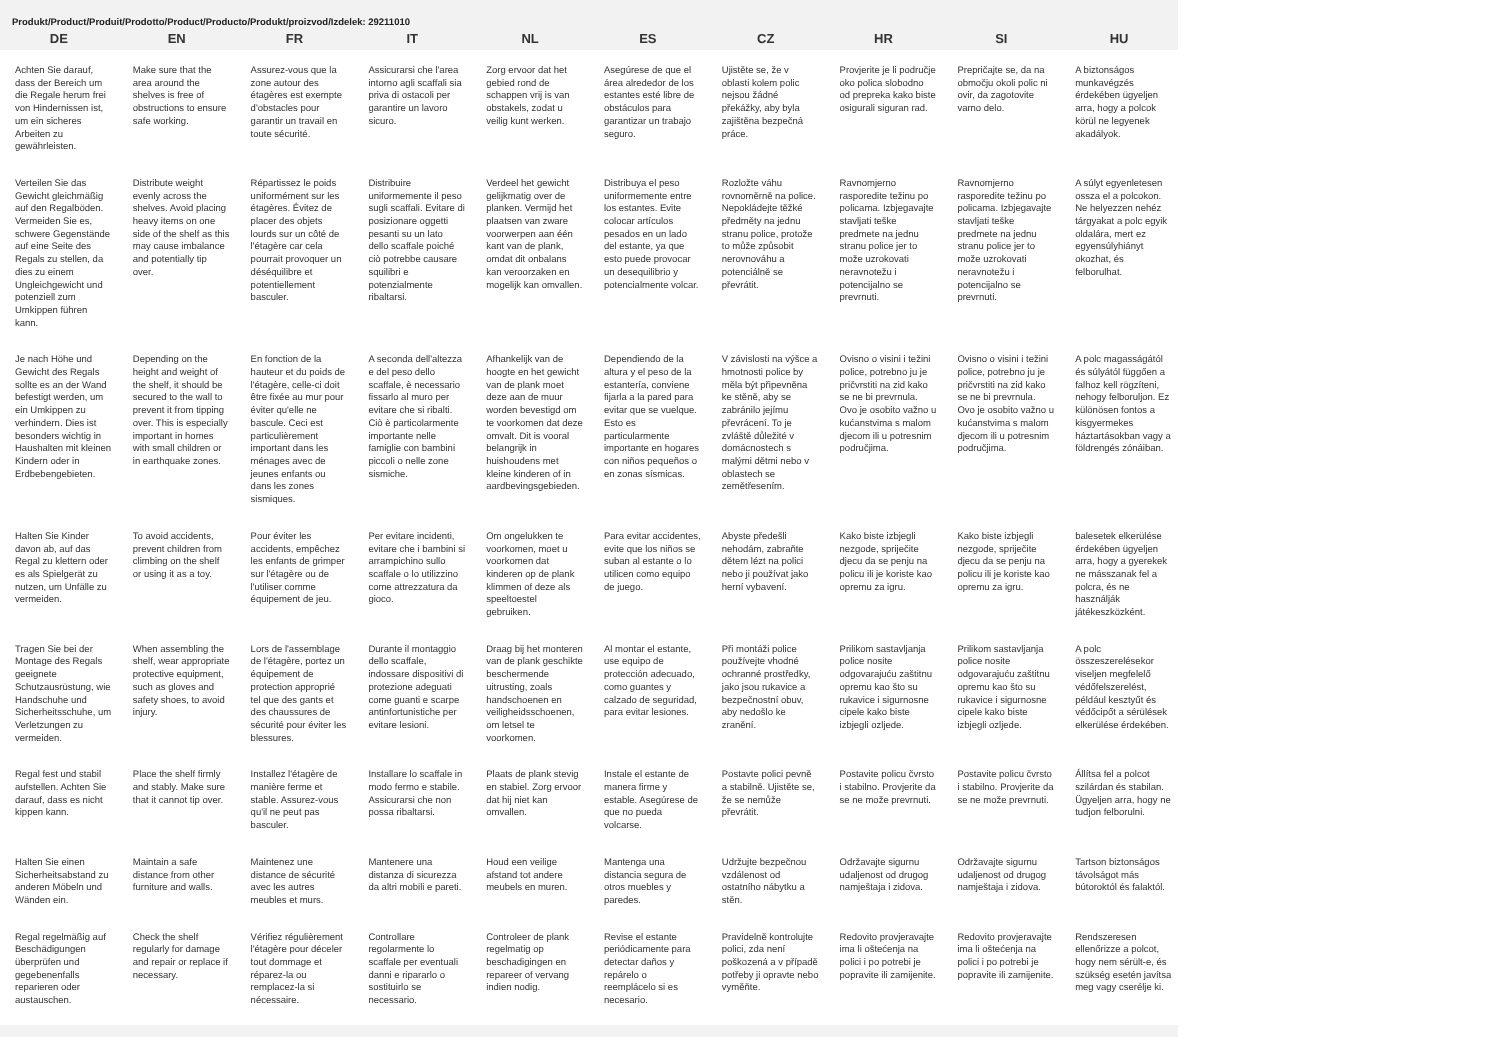Produkt/Product/Produit/Prodotto/Product/Producto/Produkt/proizvod/Izdelek: 29211010
| DE | EN | FR | IT | NL | ES | CZ | HR | SI | HU |
| --- | --- | --- | --- | --- | --- | --- | --- | --- | --- |
| Achten Sie darauf, dass der Bereich um die Regale herum frei von Hindernissen ist, um ein sicheres Arbeiten zu gewährleisten. | Make sure that the area around the shelves is free of obstructions to ensure safe working. | Assurez-vous que la zone autour des étagères est exempte d'obstacles pour garantir un travail en toute sécurité. | Assicurarsi che l'area intorno agli scaffali sia priva di ostacoli per garantire un lavoro sicuro. | Zorg ervoor dat het gebied rond de schappen vrij is van obstakels, zodat u veilig kunt werken. | Asegúrese de que el área alrededor de los estantes esté libre de obstáculos para garantizar un trabajo seguro. | Ujistěte se, že v oblasti kolem polic nejsou žádné překážky, aby byla zajištěna bezpečná práce. | Provjerite je li područje oko polica slobodno od prepreka kako biste osigurali siguran rad. | Prepričajte se, da na območju okoli polic ni ovir, da zagotovite varno delo. | A biztonságos munkavégzés érdekében ügyeljen arra, hogy a polcok körül ne legyenek akadályok. |
| Verteilen Sie das Gewicht gleichmäßig auf den Regalböden. Vermeiden Sie es, schwere Gegenstände auf eine Seite des Regals zu stellen, da dies zu einem Ungleichgewicht und potenziell zum Umkippen führen kann. | Distribute weight evenly across the shelves. Avoid placing heavy items on one side of the shelf as this may cause imbalance and potentially tip over. | Répartissez le poids uniformément sur les étagères. Évitez de placer des objets lourds sur un côté de l'étagère car cela pourrait provoquer un déséquilibre et potentiellement basculer. | Distribuire uniformemente il peso sugli scaffali. Evitare di posizionare oggetti pesanti su un lato dello scaffale poiché ciò potrebbe causare squilibri e potenzialmente ribaltarsi. | Verdeel het gewicht gelijkmatig over de planken. Vermijd het plaatsen van zware voorwerpen aan één kant van de plank, omdat dit onbalans kan veroorzaken en mogelijk kan omvallen. | Distribuya el peso uniformemente entre los estantes. Evite colocar artículos pesados en un lado del estante, ya que esto puede provocar un desequilibrio y potencialmente volcar. | Rozložte váhu rovnoměrně na police. Nepokládejte těžké předměty na jednu stranu police, protože to může způsobit nerovnováhu a potenciálně se převrátit. | Ravnomjerno rasporedite težinu po policama. Izbjegavajte stavljati teške predmete na jednu stranu police jer to može uzrokovati neravnotežu i potencijalno se prevrnuti. | Ravnomjerno rasporedite težinu po policama. Izbjegavajte stavljati teške predmete na jednu stranu police jer to može uzrokovati neravnotežu i potencijalno se prevrnuti. | A súlyt egyenletesen ossza el a polcokon. Ne helyezzen nehéz tárgyakat a polc egyik oldalára, mert ez egyensúlyhiányt okozhat, és felborulhat. |
| Je nach Höhe und Gewicht des Regals sollte es an der Wand befestigt werden, um ein Umkippen zu verhindern. Dies ist besonders wichtig in Haushalten mit kleinen Kindern oder in Erdbebengebieten. | Depending on the height and weight of the shelf, it should be secured to the wall to prevent it from tipping over. This is especially important in homes with small children or in earthquake zones. | En fonction de la hauteur et du poids de l'étagère, celle-ci doit être fixée au mur pour éviter qu'elle ne bascule. Ceci est particulièrement important dans les ménages avec de jeunes enfants ou dans les zones sismiques. | A seconda dell'altezza e del peso dello scaffale, è necessario fissarlo al muro per evitare che si ribalti. Ciò è particolarmente importante nelle famiglie con bambini piccoli o nelle zone sismiche. | Afhankelijk van de hoogte en het gewicht van de plank moet deze aan de muur worden bevestigd om te voorkomen dat deze omvalt. Dit is vooral belangrijk in huishoudens met kleine kinderen of in aardbevingsgebieden. | Dependiendo de la altura y el peso de la estantería, conviene fijarla a la pared para evitar que se vuelque. Esto es particularmente importante en hogares con niños pequeños o en zonas sísmicas. | V závislosti na výšce a hmotnosti police by měla být připevněna ke stěně, aby se zabránilo jejímu převrácení. To je zvláště důležité v domácnostech s malými dětmi nebo v oblastech se zemětřesením. | Ovisno o visini i težini police, potrebno ju je pričvrstiti na zid kako se ne bi prevrnula. Ovo je osobito važno u kućanstvima s malom djecom ili u potresnim područjima. | Ovisno o visini i težini police, potrebno ju je pričvrstiti na zid kako se ne bi prevrnula. Ovo je osobito važno u kućanstvima s malom djecom ili u potresnim područjima. | A polc magasságától és súlyától függően a falhoz kell rögzíteni, nehogy felboruljon. Ez különösen fontos a kisgyermekes háztartásokban vagy a földrengés zónáiban. |
| Halten Sie Kinder davon ab, auf das Regal zu klettern oder es als Spielgerät zu nutzen, um Unfälle zu vermeiden. | To avoid accidents, prevent children from climbing on the shelf or using it as a toy. | Pour éviter les accidents, empêchez les enfants de grimper sur l'étagère ou de l'utiliser comme équipement de jeu. | Per evitare incidenti, evitare che i bambini si arrampichino sullo scaffale o lo utilizzino come attrezzatura da gioco. | Om ongelukken te voorkomen, moet u voorkomen dat kinderen op de plank klimmen of deze als speeltoestel gebruiken. | Para evitar accidentes, evite que los niños se suban al estante o lo utilicen como equipo de juego. | Abyste předešli nehodám, zabraňte dětem lézt na polici nebo ji používat jako herní vybavení. | Kako biste izbjegli nezgode, spriječite djecu da se penju na policu ili je koriste kao opremu za igru. | Kako biste izbjegli nezgode, spriječite djecu da se penju na policu ili je koriste kao opremu za igru. | balesetek elkerülése érdekében ügyeljen arra, hogy a gyerekek ne másszanak fel a polcra, és ne használják játékeszközként. |
| Tragen Sie bei der Montage des Regals geeignete Schutzausrüstung, wie Handschuhe und Sicherheitsschuhe, um Verletzungen zu vermeiden. | When assembling the shelf, wear appropriate protective equipment, such as gloves and safety shoes, to avoid injury. | Lors de l'assemblage de l'étagère, portez un équipement de protection approprié tel que des gants et des chaussures de sécurité pour éviter les blessures. | Durante il montaggio dello scaffale, indossare dispositivi di protezione adeguati come guanti e scarpe antinfortunistiche per evitare lesioni. | Draag bij het monteren van de plank geschikte beschermende uitrusting, zoals handschoenen en veiligheidsschoenen, om letsel te voorkomen. | Al montar el estante, use equipo de protección adecuado, como guantes y calzado de seguridad, para evitar lesiones. | Při montáži police používejte vhodné ochranné prostředky, jako jsou rukavice a bezpečnostní obuv, aby nedošlo ke zranění. | Prilikom sastavljanja police nosite odgovarajuću zaštitnu opremu kao što su rukavice i sigurnosne cipele kako biste izbjegli ozljede. | Prilikom sastavljanja police nosite odgovarajuću zaštitnu opremu kao što su rukavice i sigurnosne cipele kako biste izbjegli ozljede. | A polc összeszerelésekor viseljen megfelelő védőfelszerelést, például kesztyűt és védőcipőt a sérülések elkerülése érdekében. |
| Regal fest und stabil aufstellen. Achten Sie darauf, dass es nicht kippen kann. | Place the shelf firmly and stably. Make sure that it cannot tip over. | Installez l'étagère de manière ferme et stable. Assurez-vous qu'il ne peut pas basculer. | Installare lo scaffale in modo fermo e stabile. Assicurarsi che non possa ribaltarsi. | Plaats de plank stevig en stabiel. Zorg ervoor dat hij niet kan omvallen. | Instale el estante de manera firme y estable. Asegúrese de que no pueda volcarse. | Postavte polici pevně a stabilně. Ujistěte se, že se nemůže převrátit. | Postavite policu čvrsto i stabilno. Provjerite da se ne može prevrnuti. | Postavite policu čvrsto i stabilno. Provjerite da se ne može prevrnuti. | Állítsa fel a polcot szilárdan és stabilan. Ügyeljen arra, hogy ne tudjon felborulni. |
| Halten Sie einen Sicherheitsabstand zu anderen Möbeln und Wänden ein. | Maintain a safe distance from other furniture and walls. | Maintenez une distance de sécurité avec les autres meubles et murs. | Mantenere una distanza di sicurezza da altri mobili e pareti. | Houd een veilige afstand tot andere meubels en muren. | Mantenga una distancia segura de otros muebles y paredes. | Udržujte bezpečnou vzdálenost od ostatního nábytku a stěn. | Održavajte sigurnu udaljenost od drugog namještaja i zidova. | Održavajte sigurnu udaljenost od drugog namještaja i zidova. | Tartson biztonságos távolságot más bútoroktól és falaktól. |
| Regal regelmäßig auf Beschädigungen überprüfen und gegebenenfalls reparieren oder austauschen. | Check the shelf regularly for damage and repair or replace if necessary. | Vérifiez régulièrement l'étagère pour déceler tout dommage et réparez-la ou remplacez-la si nécessaire. | Controllare regolarmente lo scaffale per eventuali danni e ripararlo o sostituirlo se necessario. | Controleer de plank regelmatig op beschadigingen en repareer of vervang indien nodig. | Revise el estante periódicamente para detectar daños y repárelo o reemplácelo si es necesario. | Pravidelně kontrolujte polici, zda není poškozená a v případě potřeby ji opravte nebo vyměňte. | Redovito provjeravajte ima li oštećenja na polici i po potrebi je popravite ili zamijenite. | Redovito provjeravajte ima li oštećenja na polici i po potrebi je popravite ili zamijenite. | Rendszeresen ellenőrizze a polcot, hogy nem sérült-e, és szükség esetén javítsa meg vagy cserélje ki. |